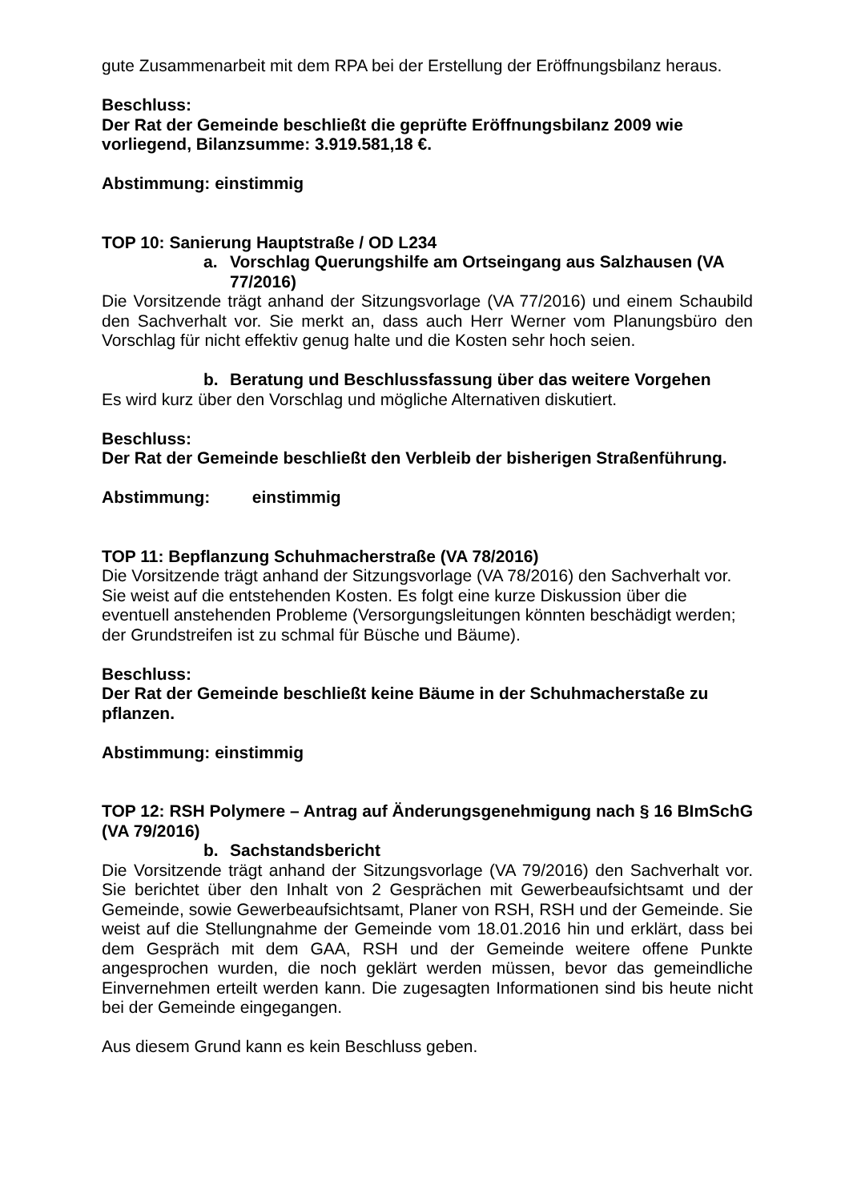gute Zusammenarbeit mit dem RPA bei der Erstellung der Eröffnungsbilanz heraus.
Beschluss:
Der Rat der Gemeinde beschließt die geprüfte Eröffnungsbilanz 2009 wie vorliegend, Bilanzsumme: 3.919.581,18 €.
Abstimmung: einstimmig
TOP 10: Sanierung Hauptstraße / OD L234
a. Vorschlag Querungshilfe am Ortseingang aus Salzhausen (VA 77/2016)
Die Vorsitzende trägt anhand der Sitzungsvorlage (VA 77/2016) und einem Schaubild den Sachverhalt vor. Sie merkt an, dass auch Herr Werner vom Planungsbüro den Vorschlag für nicht effektiv genug halte und die Kosten sehr hoch seien.
b. Beratung und Beschlussfassung über das weitere Vorgehen
Es wird kurz über den Vorschlag und mögliche Alternativen diskutiert.
Beschluss:
Der Rat der Gemeinde beschließt den Verbleib der bisherigen Straßenführung.
Abstimmung: einstimmig
TOP 11: Bepflanzung Schuhmacherstraße (VA 78/2016)
Die Vorsitzende trägt anhand der Sitzungsvorlage (VA 78/2016) den Sachverhalt vor. Sie weist auf die entstehenden Kosten. Es folgt eine kurze Diskussion über die eventuell anstehenden Probleme (Versorgungsleitungen könnten beschädigt werden; der Grundstreifen ist zu schmal für Büsche und Bäume).
Beschluss:
Der Rat der Gemeinde beschließt keine Bäume in der Schuhmacherstaße zu pflanzen.
Abstimmung: einstimmig
TOP 12: RSH Polymere – Antrag auf Änderungsgenehmigung nach § 16 BImSchG (VA 79/2016)
b. Sachstandsbericht
Die Vorsitzende trägt anhand der Sitzungsvorlage (VA 79/2016) den Sachverhalt vor. Sie berichtet über den Inhalt von 2 Gesprächen mit Gewerbeaufsichtsamt und der Gemeinde, sowie Gewerbeaufsichtsamt, Planer von RSH, RSH und der Gemeinde. Sie weist auf die Stellungnahme der Gemeinde vom 18.01.2016 hin und erklärt, dass bei dem Gespräch mit dem GAA, RSH und der Gemeinde weitere offene Punkte angesprochen wurden, die noch geklärt werden müssen, bevor das gemeindliche Einvernehmen erteilt werden kann. Die zugesagten Informationen sind bis heute nicht bei der Gemeinde eingegangen.
Aus diesem Grund kann es kein Beschluss geben.